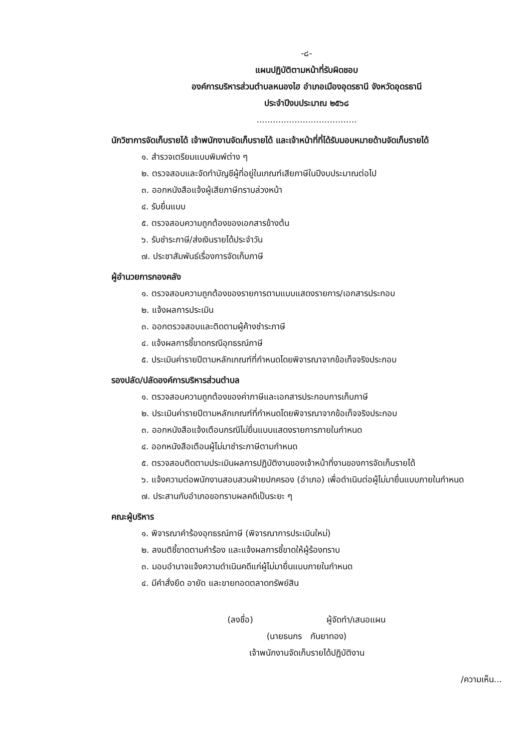-๘-
แผนปฏิบัติตามหน้าที่รับผิดชอบ
องค์การบริหารส่วนตำบลหนองไฮ อำเภอเมืองอุดรธานี จังหวัดอุดรธานี
ประจำปีงบประมาณ ๒๕๖๘
.....................................
นักวิชาการจัดเก็บรายได้ เจ้าพนักงานจัดเก็บรายได้ และเจ้าหน้าที่ที่ได้รับมอบหมายด้านจัดเก็บรายได้
๑. สำรวจเตรียมแบบพิมพ์ต่าง ๆ
๒. ตรวจสอบและจัดทำบัญชีผู้ที่อยู่ในเกณฑ์เสียภาษีในปีงบประมาณต่อไป
๓. ออกหนังสือแจ้งผู้เสียภาษีทราบล่วงหน้า
๔. รับยื่นแบบ
๕. ตรวจสอบความถูกต้องของเอกสารข้างต้น
๖. รับชำระภาษี/ส่งเงินรายได้ประจำวัน
๗. ประชาสัมพันธ์เรื่องการจัดเก็บภาษี
ผู้อำนวยการกองคลัง
๑. ตรวจสอบความถูกต้องของรายการตามแบบแสดงรายการ/เอกสารประกอบ
๒. แจ้งผลการประเมิน
๓. ออกตรวจสอบและติดตามผู้ค้างชำระภาษี
๔. แจ้งผลการชี้ขาดกรณีอุทธรณ์ภาษี
๕. ประเมินค่ารายปีตามหลักเกณฑ์ที่กำหนดโดยพิจารณาจากข้อเท็จจริงประกอบ
รองปลัด/ปลัดองค์การบริหารส่วนตำบล
๑. ตรวจสอบความถูกต้องของค่าภาษีและเอกสารประกอบการเก็บภาษี
๒. ประเมินค่ารายปีตามหลักเกณฑ์ที่กำหนดโดยพิจารณาจากข้อเท็จจริงประกอบ
๓. ออกหนังสือแจ้งเตือนกรณีไม่ยื่นแบบแสดงรายการภายในกำหนด
๔. ออกหนังสือเตือนผู้ไม่มาชำระภาษีตามกำหนด
๕. ตรวจสอบติดตามประเมินผลการปฏิบัติงานของเจ้าหน้าที่งานของการจัดเก็บรายได้
๖. แจ้งความต่อพนักงานสอบสวนฝ่ายปกครอง (อำเภอ) เพื่อดำเนินต่อผู้ไม่มายื่นแบบภายในกำหนด
๗. ประสานกับอำเภอขอทราบผลคดีเป็นระยะ ๆ
คณะผู้บริหาร
๑. พิจารณาคำร้องอุทธรณ์ภาษี (พิจารณาการประเมินใหม่)
๒. ลงมติชี้ขาดตามคำร้อง และแจ้งผลการชี้ขาดให้ผู้ร้องทราบ
๓. มอบอำนาจแจ้งความดำเนินคดีแก่ผู้ไม่มายื่นแบบภายในกำหนด
๔. มีคำสั่งยึด อายัด และขายทอดตลาดทรัพย์สิน
(ลงชื่อ) ผู้จัดทำ/เสนอแผน
(นายธนกร กันยาทอง)
เจ้าพนักงานจัดเก็บรายได้ปฏิบัติงาน
/ความเห็น...